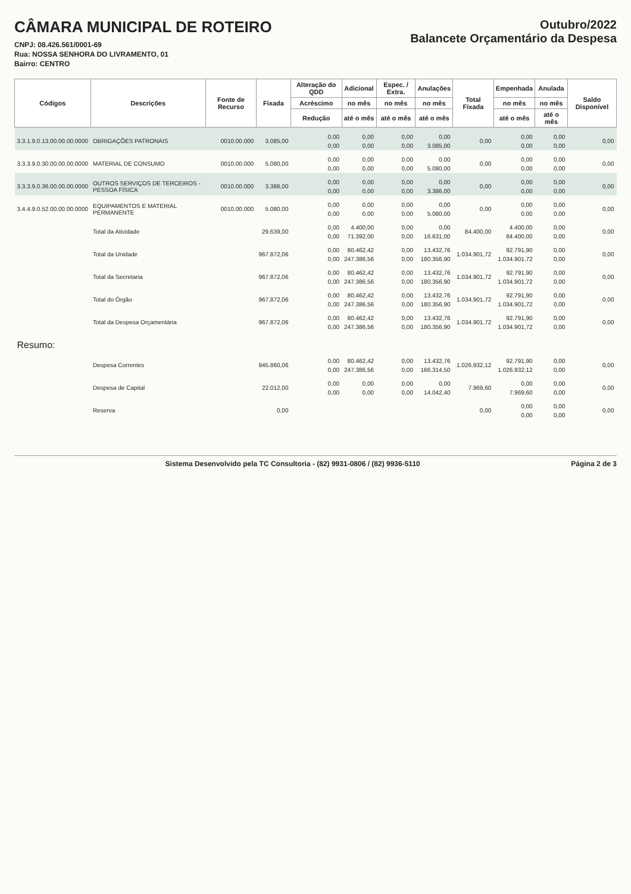CÂMARA MUNICIPAL DE ROTEIRO
CNPJ: 08.426.561/0001-69
Rua: NOSSA SENHORA DO LIVRAMENTO, 01
Bairro: CENTRO
Outubro/2022
Balancete Orçamentário da Despesa
| Códigos | Descrições | Fonte de Recurso | Fixada | Alteração do QDD | Adicional | Espec. / Extra. | Anulações | Total Fixada | Empenhada | Anulada | Saldo Disponível |
| --- | --- | --- | --- | --- | --- | --- | --- | --- | --- | --- | --- |
| | | | | Acréscimo | no mês | no mês | no mês | | no mês | no mês | |
| | | | | Redução | até o mês | até o mês | até o mês | | até o mês | até o mês | |
| 3.3.1.9.0.13.00.00.00.0000 | OBRIGAÇÕES PATRONAIS | 0010.00.000 | 3.085,00 | 0,00 | 0,00 | 0,00 | 0,00 | 0,00 | 0,00 | 0,00 | 0,00 |
| | | | | 0,00 | 0,00 | 0,00 | 3.085,00 | | 0,00 | 0,00 | |
| 3.3.3.9.0.30.00.00.00.0000 | MATERIAL DE CONSUMO | 0010.00.000 | 5.080,00 | 0,00 | 0,00 | 0,00 | 0,00 | 0,00 | 0,00 | 0,00 | 0,00 |
| | | | | 0,00 | 0,00 | 0,00 | 5.080,00 | | 0,00 | 0,00 | |
| 3.3.3.9.0.36.00.00.00.0000 | OUTROS SERVIÇOS DE TERCEIROS - PESSOA FÍSICA | 0010.00.000 | 3.386,00 | 0,00 | 0,00 | 0,00 | 0,00 | 0,00 | 0,00 | 0,00 | 0,00 |
| | | | | 0,00 | 0,00 | 0,00 | 3.386,00 | | 0,00 | 0,00 | |
| 3.4.4.9.0.52.00.00.00.0000 | EQUIPAMENTOS E MATERIAL PERMANENTE | 0010.00.000 | 5.080,00 | 0,00 | 0,00 | 0,00 | 0,00 | 0,00 | 0,00 | 0,00 | 0,00 |
| | | | | 0,00 | 0,00 | 0,00 | 5.080,00 | | 0,00 | 0,00 | |
| | Total da Atividade | | 29.639,00 | 0,00 | 4.400,00 | 0,00 | 0,00 | 84.400,00 | 4.400,00 | 0,00 | 0,00 |
| | | | | 0,00 | 71.392,00 | 0,00 | 16.631,00 | | 84.400,00 | 0,00 | |
| | Total da Unidade | | 967.872,06 | 0,00 | 80.462,42 | 0,00 | 13.432,76 | 1.034.901,72 | 92.791,90 | 0,00 | 0,00 |
| | | | | 0,00 | 247.386,56 | 0,00 | 180.356,90 | | 1.034.901,72 | 0,00 | |
| | Total da Secretaria | | 967.872,06 | 0,00 | 80.462,42 | 0,00 | 13.432,76 | 1.034.901,72 | 92.791,90 | 0,00 | 0,00 |
| | | | | 0,00 | 247.386,56 | 0,00 | 180.356,90 | | 1.034.901,72 | 0,00 | |
| | Total do Órgão | | 967.872,06 | 0,00 | 80.462,42 | 0,00 | 13.432,76 | 1.034.901,72 | 92.791,90 | 0,00 | 0,00 |
| | | | | 0,00 | 247.386,56 | 0,00 | 180.356,90 | | 1.034.901,72 | 0,00 | |
| | Total da Despesa Orçamentária | | 967.872,06 | 0,00 | 80.462,42 | 0,00 | 13.432,76 | 1.034.901,72 | 92.791,90 | 0,00 | 0,00 |
| | | | | 0,00 | 247.386,56 | 0,00 | 180.356,90 | | 1.034.901,72 | 0,00 | |
| Resumo: | | | | | | | | | | | |
| | Despesa Correntes | | 945.860,06 | 0,00 | 80.462,42 | 0,00 | 13.432,76 | 1.026.932,12 | 92.791,90 | 0,00 | 0,00 |
| | | | | 0,00 | 247.386,56 | 0,00 | 166.314,50 | | 1.026.932,12 | 0,00 | |
| | Despesa de Capital | | 22.012,00 | 0,00 | 0,00 | 0,00 | 0,00 | 7.969,60 | 0,00 | 0,00 | 0,00 |
| | | | | 0,00 | 0,00 | 0,00 | 14.042,40 | | 7.969,60 | 0,00 | |
| | Reserva | | 0,00 | | | | | 0,00 | 0,00 | 0,00 | 0,00 |
| | | | | | | | | | 0,00 | 0,00 | |
Sistema Desenvolvido pela TC Consultoria - (82) 9931-0806 / (82) 9936-5110 Página 2 de 3